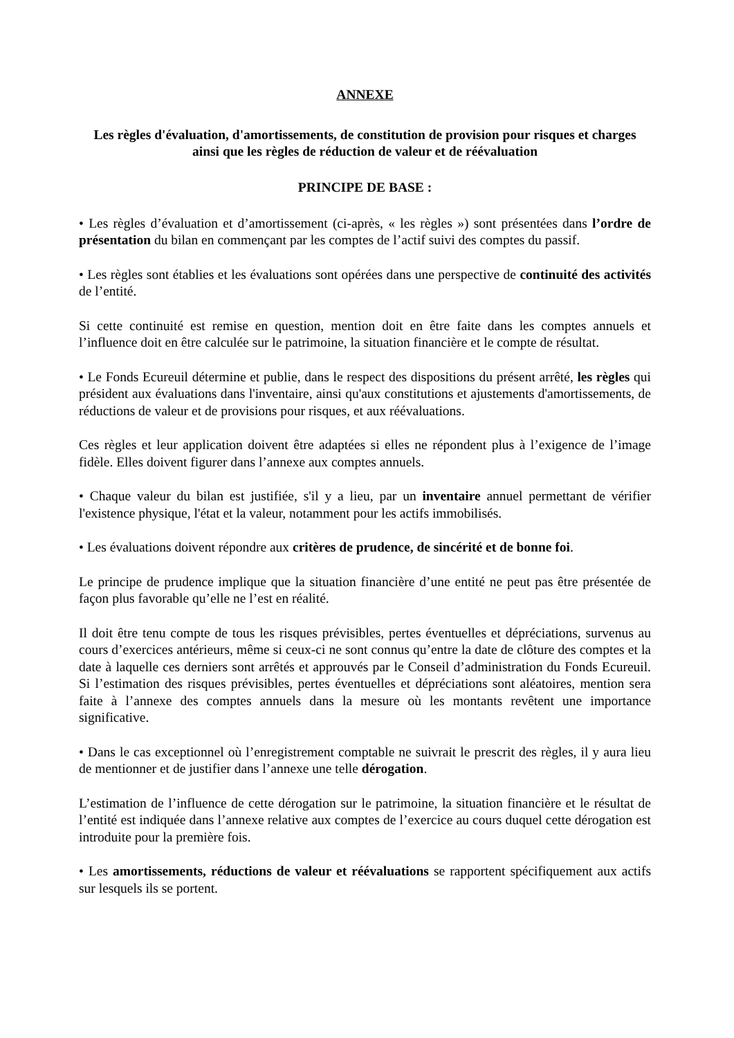ANNEXE
Les règles d'évaluation, d'amortissements, de constitution de provision pour risques et charges ainsi que les règles de réduction de valeur et de réévaluation
PRINCIPE DE BASE :
• Les règles d’évaluation et d’amortissement (ci-après, « les règles ») sont présentées dans l’ordre de présentation du bilan en commençant par les comptes de l’actif suivi des comptes du passif.
• Les règles sont établies et les évaluations sont opérées dans une perspective de continuité des activités de l’entité.
Si cette continuité est remise en question, mention doit en être faite dans les comptes annuels et l’influence doit en être calculée sur le patrimoine, la situation financière et le compte de résultat.
• Le Fonds Ecureuil détermine et publie, dans le respect des dispositions du présent arrêté, les règles qui président aux évaluations dans l'inventaire, ainsi qu'aux constitutions et ajustements d'amortissements, de réductions de valeur et de provisions pour risques, et aux réévaluations.
Ces règles et leur application doivent être adaptées si elles ne répondent plus à l’exigence de l’image fidèle. Elles doivent figurer dans l’annexe aux comptes annuels.
• Chaque valeur du bilan est justifiée, s'il y a lieu, par un inventaire annuel permettant de vérifier l'existence physique, l'état et la valeur, notamment pour les actifs immobilisés.
• Les évaluations doivent répondre aux critères de prudence, de sincérité et de bonne foi.
Le principe de prudence implique que la situation financière d’une entité ne peut pas être présentée de façon plus favorable qu’elle ne l’est en réalité.
Il doit être tenu compte de tous les risques prévisibles, pertes éventuelles et dépréciations, survenus au cours d’exercices antérieurs, même si ceux-ci ne sont connus qu’entre la date de clôture des comptes et la date à laquelle ces derniers sont arrêtés et approuvés par le Conseil d’administration du Fonds Ecureuil. Si l’estimation des risques prévisibles, pertes éventuelles et dépréciations sont aléatoires, mention sera faite à l’annexe des comptes annuels dans la mesure où les montants revêtent une importance significative.
• Dans le cas exceptionnel où l’enregistrement comptable ne suivrait le prescrit des règles, il y aura lieu de mentionner et de justifier dans l’annexe une telle dérogation.
L’estimation de l’influence de cette dérogation sur le patrimoine, la situation financière et le résultat de l’entité est indiquée dans l’annexe relative aux comptes de l’exercice au cours duquel cette dérogation est introduite pour la première fois.
• Les amortissements, réductions de valeur et réévaluations se rapportent spécifiquement aux actifs sur lesquels ils se portent.